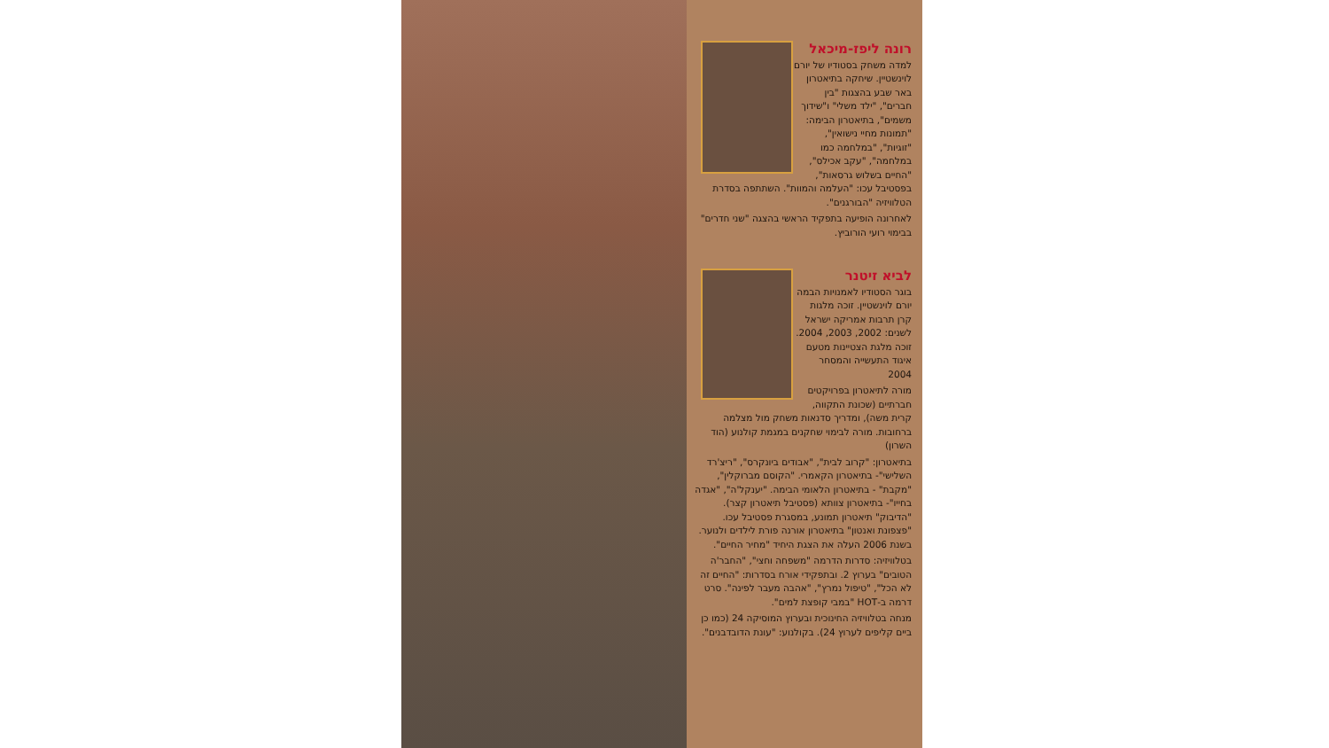רונה ליפז-מיכאל
למדה משחק בסטודיו של יורם לוינשטיין. שיחקה בתיאטרון באר שבע בהצגות "בין חברים", "ילד משלי" ו"שידוך משמים", בתיאטרון הבימה: "תמונות מחיי נישואין", "זוגיות", "במלחמה כמו במלחמה", "עקב אכילס", "החיים בשלוש גרסאות", בפסטיבל עכו: "העלמה והמוות". השתתפה בסדרת הטלוויזיה "הבורגנים".
לאחרונה הופיעה בתפקיד הראשי בהצגה "שני חדרים" בבימוי רועי הורוביץ.
לביא זיטנר
בוגר הסטודיו לאמנויות הבמה יורם לוינשטיין. זוכה מלגות קרן תרבות אמריקה ישראל לשנים: 2002, 2003, 2004. זוכה מלגת הצטיינות מטעם איגוד התעשייה והמסחר 2004
מורה לתיאטרון בפרויקטים חברתיים (שכונת התקווה, קרית משה), ומדריך סדנאות משחק מול מצלמה ברחובות. מורה לבימוי שחקנים במגמת קולנוע (הוד השרון)
בתיאטרון: "קרוב לבית", "אבודים ביונקרס", "ריצ'רד השלישי"- בתיאטרון הקאמרי. "הקוסם מברוקלין", "מקבת" - בתיאטרון הלאומי הבימה. "יענקל'ה", "אגדה בחייו"- בתיאטרון צוותא (פסטיבל תיאטרון קצר). "הדיבוק" תיאטרון תמונע, במסגרת פסטיבל עכו. "פצפונת ואנטון" בתיאטרון אורנה פורת לילדים ולנוער. בשנת 2006 העלה את הצגת היחיד "מחיר החיים".
בטלוויזיה: סדרות הדרמה "משפחה וחצי", "החבר'ה הטובים" בערוץ 2. ובתפקידי אורח בסדרות: "החיים זה לא הכל", "טיפול נמרץ", "אהבה מעבר לפינה". סרט דרמה ב-HOT "במבי קופצת למים".
מנחה בטלוויזיה החינוכית ובערוץ המוסיקה 24 (כמו כן ביים קליפים לערוץ 24). בקולנוע: "עונת הדובדבנים".